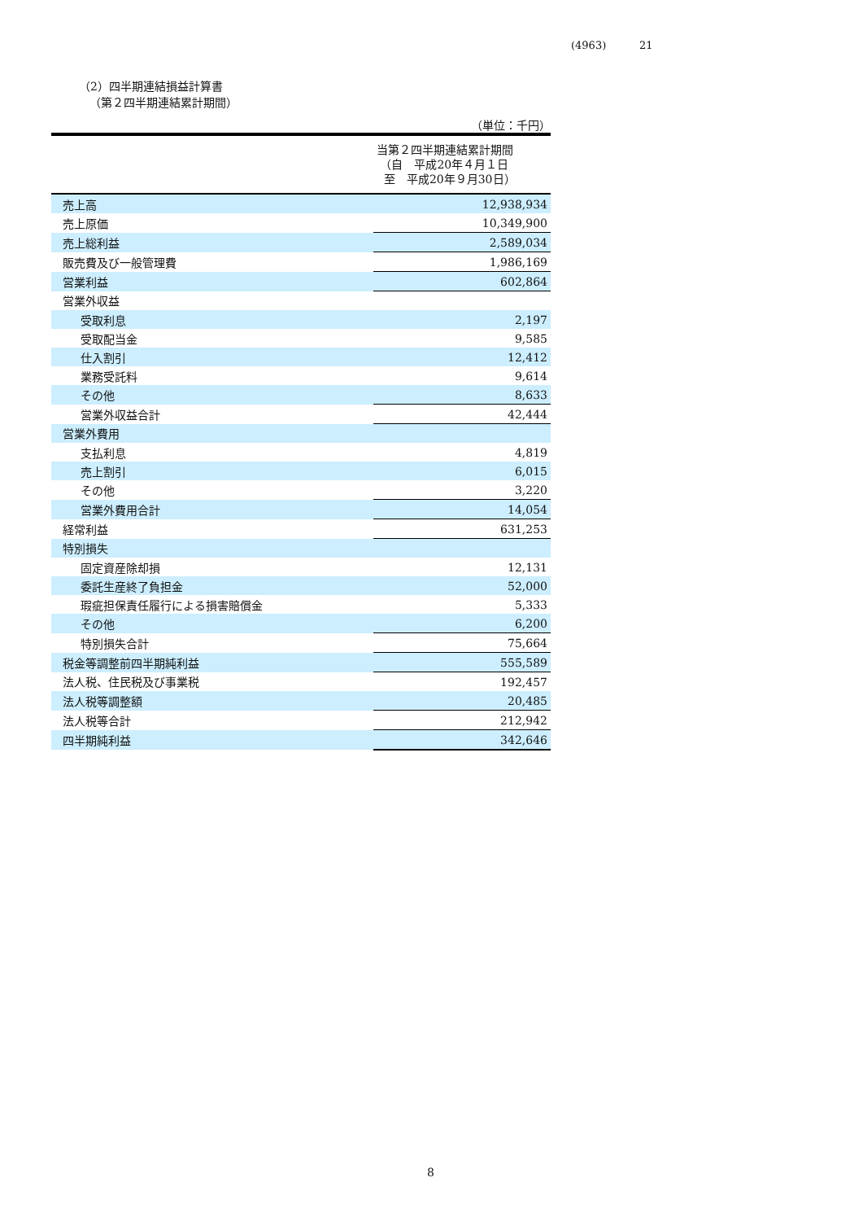(4963) 21
（2）四半期連結損益計算書
（第２四半期連結累計期間）
（単位：千円）
| | 当第２四半期連結累計期間 （自 平成20年４月１日 至 平成20年９月30日） |
| --- | --- |
| 売上高 | 12,938,934 |
| 売上原価 | 10,349,900 |
| 売上総利益 | 2,589,034 |
| 販売費及び一般管理費 | 1,986,169 |
| 営業利益 | 602,864 |
| 営業外収益 | |
| 受取利息 | 2,197 |
| 受取配当金 | 9,585 |
| 仕入割引 | 12,412 |
| 業務受託料 | 9,614 |
| その他 | 8,633 |
| 営業外収益合計 | 42,444 |
| 営業外費用 | |
| 支払利息 | 4,819 |
| 売上割引 | 6,015 |
| その他 | 3,220 |
| 営業外費用合計 | 14,054 |
| 経常利益 | 631,253 |
| 特別損失 | |
| 固定資産除却損 | 12,131 |
| 委託生産終了負担金 | 52,000 |
| 瑕疵担保責任履行による損害賠償金 | 5,333 |
| その他 | 6,200 |
| 特別損失合計 | 75,664 |
| 税金等調整前四半期純利益 | 555,589 |
| 法人税、住民税及び事業税 | 192,457 |
| 法人税等調整額 | 20,485 |
| 法人税等合計 | 212,942 |
| 四半期純利益 | 342,646 |
8